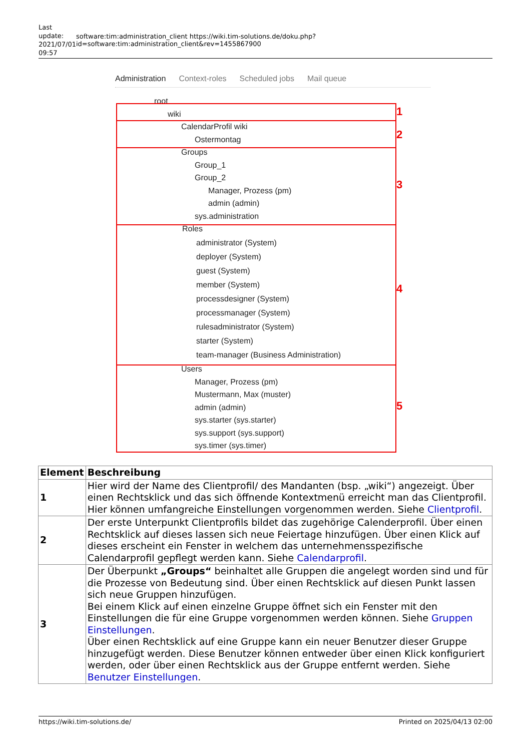Last update: 2021/07/01 09:57
software:tim:administration_client https://wiki.tim-solutions.de/doku.php?id=software:tim:administration_client&rev=1455867900
Administration Context-roles Scheduled jobs Mail queue
root
wiki
CalendarProfil wiki
Ostermontag
Groups
Group_1
Group_2
Manager, Prozess (pm)
admin (admin)
sys.administration
Roles
administrator (System)
deployer (System)
guest (System)
member (System)
processdesigner (System)
processmanager (System)
rulesadministrator (System)
starter (System)
team-manager (Business Administration)
Users
Manager, Prozess (pm)
Mustermann, Max (muster)
admin (admin)
sys.starter (sys.starter)
sys.support (sys.support)
sys.timer (sys.timer)
1
2
3
4
5
| Element | Beschreibung |
| --- | --- |
| 1 | Hier wird der Name des Clientprofil/ des Mandanten (bsp. „wiki“) angezeigt. Über einen Rechtsklick und das sich öffnende Kontextmenü erreicht man das Clientprofil. Hier können umfangreiche Einstellungen vorgenommen werden. Siehe Clientprofil . |
| 2 | Der erste Unterpunkt Clientprofils bildet das zugehörige Calenderprofil. Über einen Rechtsklick auf dieses lassen sich neue Feiertage hinzufügen. Über einen Klick auf dieses erscheint ein Fenster in welchem das unternehmensspezifische Calendarprofil gepflegt werden kann. Siehe Calendarprofil . |
| 3 | Der Überpunkt „Groups“ beinhaltet alle Gruppen die angelegt worden sind und für die Prozesse von Bedeutung sind. Über einen Rechtsklick auf diesen Punkt lassen sich neue Gruppen hinzufügen. Bei einem Klick auf einen einzelne Gruppe öffnet sich ein Fenster mit den Einstellungen die für eine Gruppe vorgenommen werden können. Siehe Gruppen Einstellungen . Über einen Rechtsklick auf eine Gruppe kann ein neuer Benutzer dieser Gruppe hinzugefügt werden. Diese Benutzer können entweder über einen Klick konfiguriert werden, oder über einen Rechtsklick aus der Gruppe entfernt werden. Siehe Benutzer Einstellungen . |
https://wiki.tim-solutions.de/ Printed on 2025/04/13 02:00